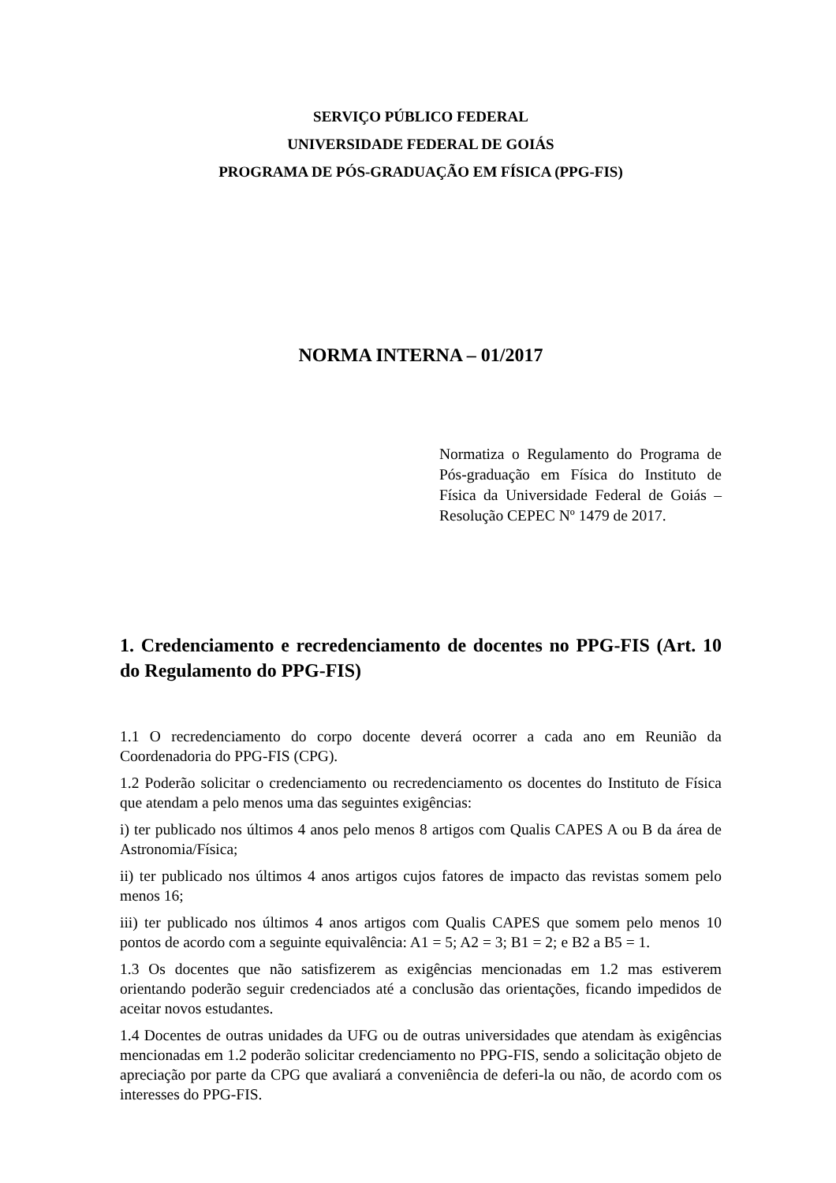SERVIÇO PÚBLICO FEDERAL
UNIVERSIDADE FEDERAL DE GOIÁS
PROGRAMA DE PÓS-GRADUAÇÃO EM FÍSICA (PPG-FIS)
NORMA INTERNA – 01/2017
Normatiza o Regulamento do Programa de Pós-graduação em Física do Instituto de Física da Universidade Federal de Goiás – Resolução CEPEC Nº 1479 de 2017.
1. Credenciamento e recredenciamento de docentes no PPG-FIS (Art. 10 do Regulamento do PPG-FIS)
1.1 O recredenciamento do corpo docente deverá ocorrer a cada ano em Reunião da Coordenadoria do PPG-FIS (CPG).
1.2 Poderão solicitar o credenciamento ou recredenciamento os docentes do Instituto de Física que atendam a pelo menos uma das seguintes exigências:
i) ter publicado nos últimos 4 anos pelo menos 8 artigos com Qualis CAPES A ou B da área de Astronomia/Física;
ii) ter publicado nos últimos 4 anos artigos cujos fatores de impacto das revistas somem pelo menos 16;
iii) ter publicado nos últimos 4 anos artigos com Qualis CAPES que somem pelo menos 10 pontos de acordo com a seguinte equivalência: A1 = 5; A2 = 3; B1 = 2; e B2 a B5 = 1.
1.3 Os docentes que não satisfizerem as exigências mencionadas em 1.2 mas estiverem orientando poderão seguir credenciados até a conclusão das orientações, ficando impedidos de aceitar novos estudantes.
1.4 Docentes de outras unidades da UFG ou de outras universidades que atendam às exigências mencionadas em 1.2 poderão solicitar credenciamento no PPG-FIS, sendo a solicitação objeto de apreciação por parte da CPG que avaliará a conveniência de deferi-la ou não, de acordo com os interesses do PPG-FIS.